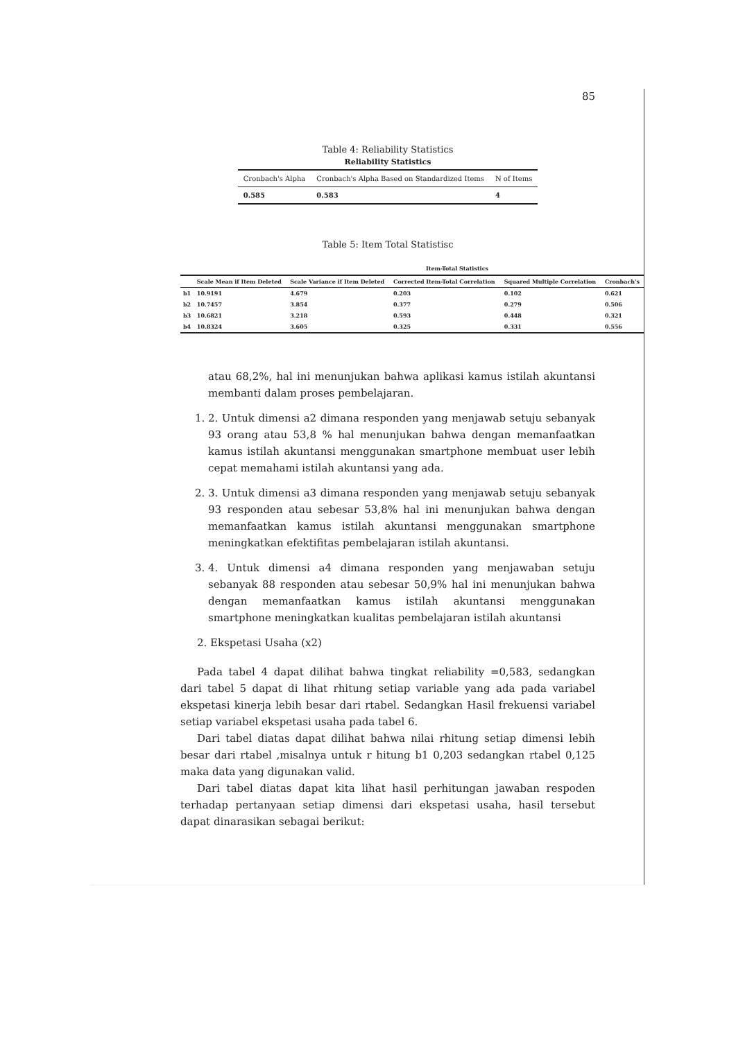85
Table 4: Reliability Statistics
Reliability Statistics
| Cronbach's Alpha | Cronbach's Alpha Based on Standardized Items | N of Items |
| --- | --- | --- |
| 0.585 | 0.583 | 4 |
Table 5: Item Total Statistisc
Item-Total Statistics
| | Scale Mean if Item Deleted | Scale Variance if Item Deleted | Corrected Item-Total Correlation | Squared Multiple Correlation | Cronbach's |
| --- | --- | --- | --- | --- | --- |
| b1 | 10.9191 | 4.679 | 0.203 | 0.102 | 0.621 |
| b2 | 10.7457 | 3.854 | 0.377 | 0.279 | 0.506 |
| b3 | 10.6821 | 3.218 | 0.593 | 0.448 | 0.321 |
| b4 | 10.8324 | 3.605 | 0.325 | 0.331 | 0.556 |
atau 68,2%, hal ini menunjukan bahwa aplikasi kamus istilah akuntansi membanti dalam proses pembelajaran.
1. 2. Untuk dimensi a2 dimana responden yang menjawab setuju sebanyak 93 orang atau 53,8 % hal menunjukan bahwa dengan memanfaatkan kamus istilah akuntansi menggunakan smartphone membuat user lebih cepat memahami istilah akuntansi yang ada.
2. 3. Untuk dimensi a3 dimana responden yang menjawab setuju sebanyak 93 responden atau sebesar 53,8% hal ini menunjukan bahwa dengan memanfaatkan kamus istilah akuntansi menggunakan smartphone meningkatkan efektifitas pembelajaran istilah akuntansi.
3. 4. Untuk dimensi a4 dimana responden yang menjawaban setuju sebanyak 88 responden atau sebesar 50,9% hal ini menunjukan bahwa dengan memanfaatkan kamus istilah akuntansi menggunakan smartphone meningkatkan kualitas pembelajaran istilah akuntansi
2. Ekspetasi Usaha (x2)
Pada tabel 4 dapat dilihat bahwa tingkat reliability =0,583, sedangkan dari tabel 5 dapat di lihat rhitung setiap variable yang ada pada variabel ekspetasi kinerja lebih besar dari rtabel. Sedangkan Hasil frekuensi variabel setiap variabel ekspetasi usaha pada tabel 6.
Dari tabel diatas dapat dilihat bahwa nilai rhitung setiap dimensi lebih besar dari rtabel ,misalnya untuk r hitung b1 0,203 sedangkan rtabel 0,125 maka data yang digunakan valid.
Dari tabel diatas dapat kita lihat hasil perhitungan jawaban respoden terhadap pertanyaan setiap dimensi dari ekspetasi usaha, hasil tersebut dapat dinarasikan sebagai berikut: